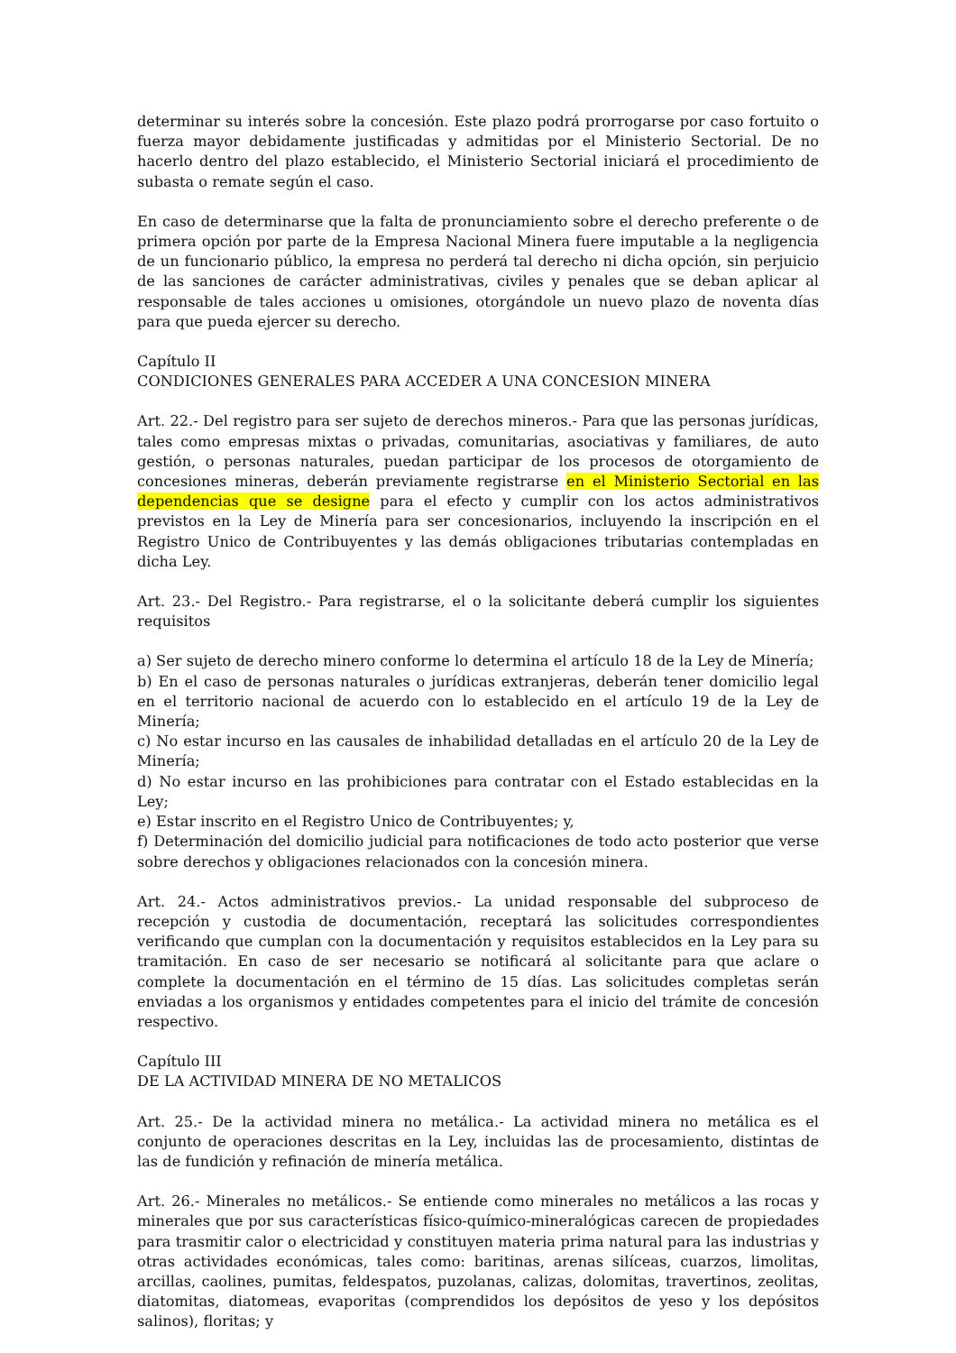determinar su interés sobre la concesión. Este plazo podrá prorrogarse por caso fortuito o fuerza mayor debidamente justificadas y admitidas por el Ministerio Sectorial. De no hacerlo dentro del plazo establecido, el Ministerio Sectorial iniciará el procedimiento de subasta o remate según el caso.
En caso de determinarse que la falta de pronunciamiento sobre el derecho preferente o de primera opción por parte de la Empresa Nacional Minera fuere imputable a la negligencia de un funcionario público, la empresa no perderá tal derecho ni dicha opción, sin perjuicio de las sanciones de carácter administrativas, civiles y penales que se deban aplicar al responsable de tales acciones u omisiones, otorgándole un nuevo plazo de noventa días para que pueda ejercer su derecho.
Capítulo II
CONDICIONES GENERALES PARA ACCEDER A UNA CONCESION MINERA
Art. 22.- Del registro para ser sujeto de derechos mineros.- Para que las personas jurídicas, tales como empresas mixtas o privadas, comunitarias, asociativas y familiares, de auto gestión, o personas naturales, puedan participar de los procesos de otorgamiento de concesiones mineras, deberán previamente registrarse en el Ministerio Sectorial en las dependencias que se designe para el efecto y cumplir con los actos administrativos previstos en la Ley de Minería para ser concesionarios, incluyendo la inscripción en el Registro Unico de Contribuyentes y las demás obligaciones tributarias contempladas en dicha Ley.
Art. 23.- Del Registro.- Para registrarse, el o la solicitante deberá cumplir los siguientes requisitos
a) Ser sujeto de derecho minero conforme lo determina el artículo 18 de la Ley de Minería;
b) En el caso de personas naturales o jurídicas extranjeras, deberán tener domicilio legal en el territorio nacional de acuerdo con lo establecido en el artículo 19 de la Ley de Minería;
c) No estar incurso en las causales de inhabilidad detalladas en el artículo 20 de la Ley de Minería;
d) No estar incurso en las prohibiciones para contratar con el Estado establecidas en la Ley;
e) Estar inscrito en el Registro Unico de Contribuyentes; y,
f) Determinación del domicilio judicial para notificaciones de todo acto posterior que verse sobre derechos y obligaciones relacionados con la concesión minera.
Art. 24.- Actos administrativos previos.- La unidad responsable del subproceso de recepción y custodia de documentación, receptará las solicitudes correspondientes verificando que cumplan con la documentación y requisitos establecidos en la Ley para su tramitación. En caso de ser necesario se notificará al solicitante para que aclare o complete la documentación en el término de 15 días. Las solicitudes completas serán enviadas a los organismos y entidades competentes para el inicio del trámite de concesión respectivo.
Capítulo III
DE LA ACTIVIDAD MINERA DE NO METALICOS
Art. 25.- De la actividad minera no metálica.- La actividad minera no metálica es el conjunto de operaciones descritas en la Ley, incluidas las de procesamiento, distintas de las de fundición y refinación de minería metálica.
Art. 26.- Minerales no metálicos.- Se entiende como minerales no metálicos a las rocas y minerales que por sus características físico-químico-mineralógicas carecen de propiedades para trasmitir calor o electricidad y constituyen materia prima natural para las industrias y otras actividades económicas, tales como: baritinas, arenas silíceas, cuarzos, limolitas, arcillas, caolines, pumitas, feldespatos, puzolanas, calizas, dolomitas, travertinos, zeolitas, diatomitas, diatomeas, evaporitas (comprendidos los depósitos de yeso y los depósitos salinos), floritas; y